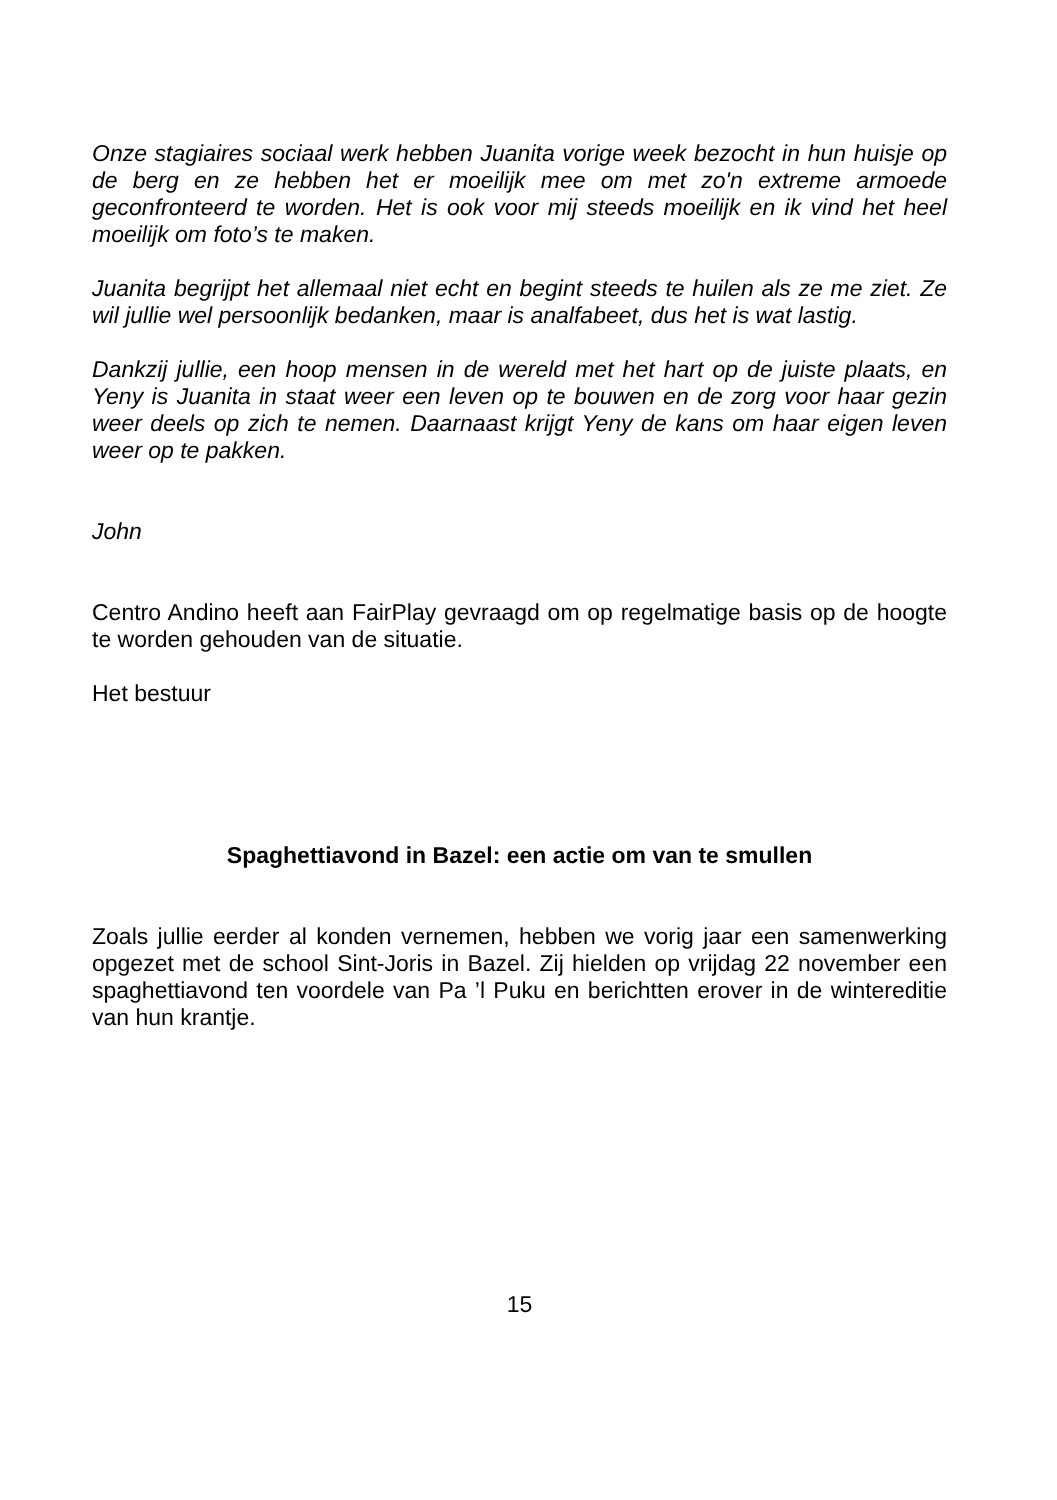Onze stagiaires sociaal werk hebben Juanita vorige week bezocht in hun huisje op de berg en ze hebben het er moeilijk mee om met zo'n extreme armoede geconfronteerd te worden. Het is ook voor mij steeds moeilijk en ik vind het heel moeilijk om foto’s te maken.
Juanita begrijpt het allemaal niet echt en begint steeds te huilen als ze me ziet. Ze wil jullie wel persoonlijk bedanken, maar is analfabeet, dus het is wat lastig.
Dankzij jullie, een hoop mensen in de wereld met het hart op de juiste plaats, en Yeny is Juanita in staat weer een leven op te bouwen en de zorg voor haar gezin weer deels op zich te nemen. Daarnaast krijgt Yeny de kans om haar eigen leven weer op te pakken.
John
Centro Andino heeft aan FairPlay gevraagd om op regelmatige basis op de hoogte te worden gehouden van de situatie.
Het bestuur
Spaghettiavond in Bazel: een actie om van te smullen
Zoals jullie eerder al konden vernemen, hebben we vorig jaar een samenwerking opgezet met de school Sint-Joris in Bazel. Zij hielden op vrijdag 22 november een spaghettiavond ten voordele van Pa ’l Puku en berichtten erover in de wintereditie van hun krantje.
15